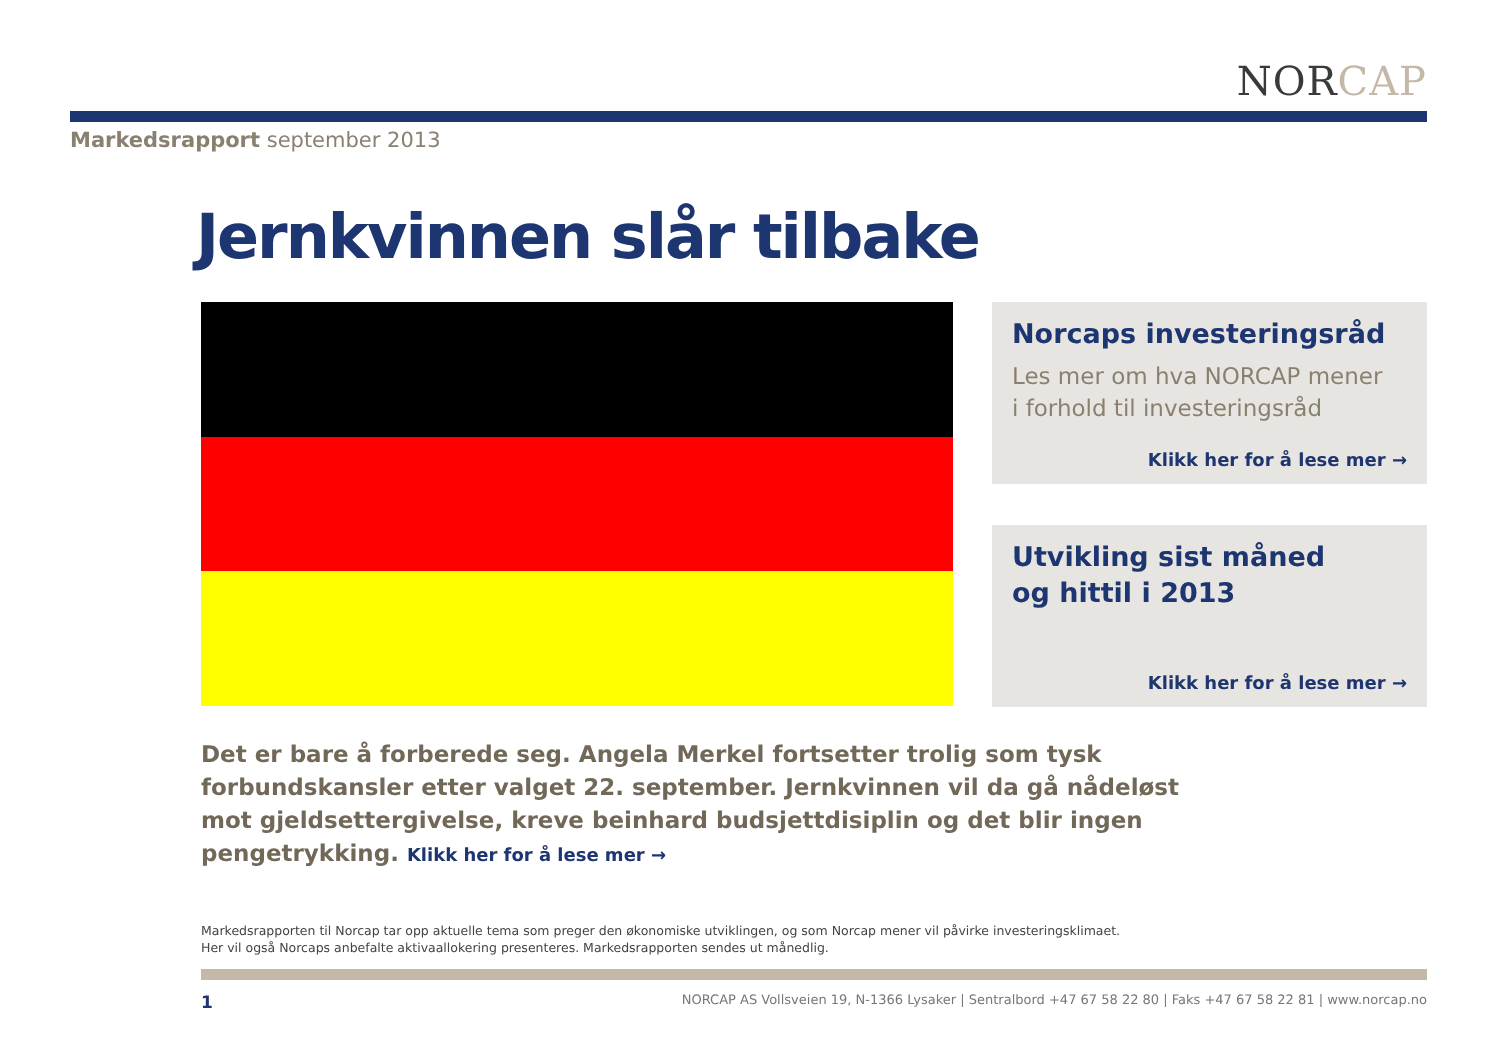NOR CAP
Markedsrapport september 2013
Jernkvinnen slår tilbake
Norcaps investeringsråd
Les mer om hva NORCAP mener
i forhold til investeringsråd
Klikk her for å lese mer →
Utvikling sist måned
og hittil i 2013
Klikk her for å lese mer →
Det er bare å forberede seg. Angela Merkel fortsetter trolig som tysk forbundskansler etter valget 22. september. Jernkvinnen vil da gå nådeløst mot gjeldsettergivelse, kreve beinhard budsjettdisiplin og det blir ingen pengetrykking. Klikk her for å lese mer →
Markedsrapporten til Norcap tar opp aktuelle tema som preger den økonomiske utviklingen, og som Norcap mener vil påvirke investeringsklimaet.
Her vil også Norcaps anbefalte aktivaallokering presenteres. Markedsrapporten sendes ut månedlig.
1 NORCAP AS Vollsveien 19, N-1366 Lysaker | Sentralbord +47 67 58 22 80 | Faks +47 67 58 22 81 | www.norcap.no